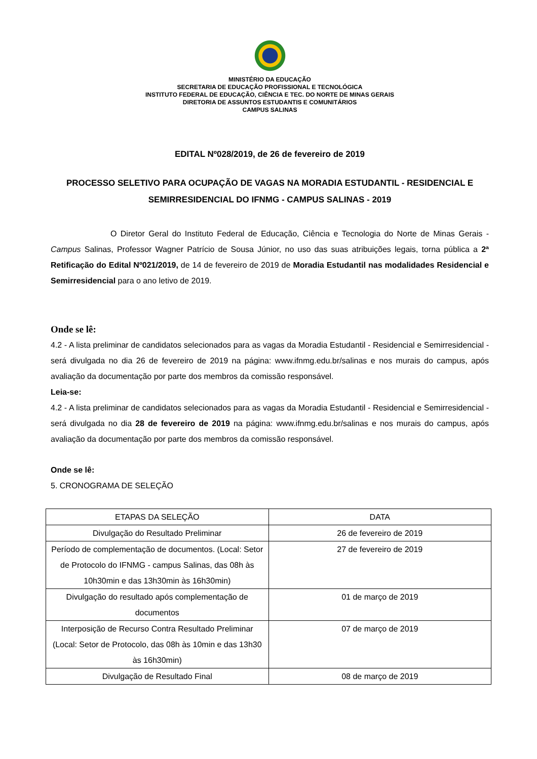MINISTÉRIO DA EDUCAÇÃO
SECRETARIA DE EDUCAÇÃO PROFISSIONAL E TECNOLÓGICA
INSTITUTO FEDERAL DE EDUCAÇÃO, CIÊNCIA E TEC. DO NORTE DE MINAS GERAIS
DIRETORIA DE ASSUNTOS ESTUDANTIS E COMUNITÁRIOS
CAMPUS SALINAS
EDITAL Nº028/2019, de 26 de fevereiro de 2019
PROCESSO SELETIVO PARA OCUPAÇÃO DE VAGAS NA MORADIA ESTUDANTIL - RESIDENCIAL E SEMIRRESIDENCIAL DO IFNMG - CAMPUS SALINAS - 2019
O Diretor Geral do Instituto Federal de Educação, Ciência e Tecnologia do Norte de Minas Gerais - Campus Salinas, Professor Wagner Patrício de Sousa Júnior, no uso das suas atribuições legais, torna pública a 2ª Retificação do Edital Nº021/2019, de 14 de fevereiro de 2019 de Moradia Estudantil nas modalidades Residencial e Semirresidencial para o ano letivo de 2019.
Onde se lê:
4.2 - A lista preliminar de candidatos selecionados para as vagas da Moradia Estudantil - Residencial e Semirresidencial - será divulgada no dia 26 de fevereiro de 2019 na página: www.ifnmg.edu.br/salinas e nos murais do campus, após avaliação da documentação por parte dos membros da comissão responsável.
Leia-se:
4.2 - A lista preliminar de candidatos selecionados para as vagas da Moradia Estudantil - Residencial e Semirresidencial - será divulgada no dia 28 de fevereiro de 2019 na página: www.ifnmg.edu.br/salinas e nos murais do campus, após avaliação da documentação por parte dos membros da comissão responsável.
Onde se lê:
5. CRONOGRAMA DE SELEÇÃO
| ETAPAS DA SELEÇÃO | DATA |
| Divulgação do Resultado Preliminar | 26 de fevereiro de 2019 |
| Período de complementação de documentos. (Local: Setor de Protocolo do IFNMG - campus Salinas, das 08h às 10h30min e das 13h30min às 16h30min) | 27 de fevereiro de 2019 |
| Divulgação do resultado após complementação de documentos | 01 de março de 2019 |
| Interposição de Recurso Contra Resultado Preliminar (Local: Setor de Protocolo, das 08h às 10min e das 13h30 às 16h30min) | 07 de março de 2019 |
| Divulgação de Resultado Final | 08 de março de 2019 |